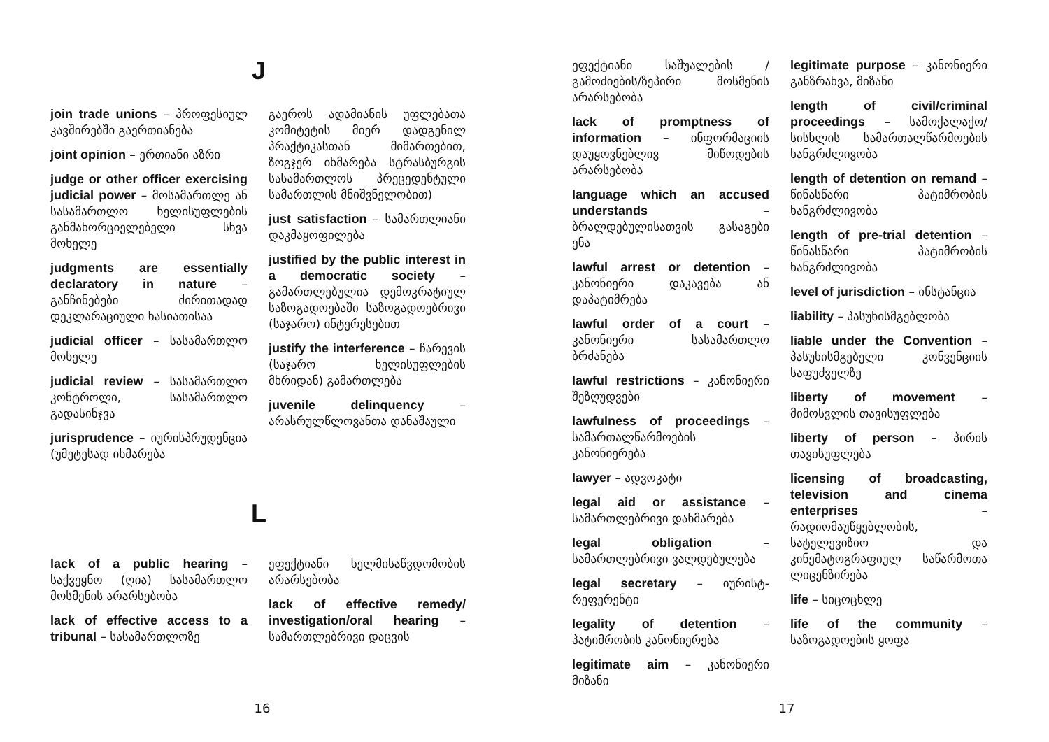J
join trade unions – პროფესიულ კავშირებში გაერთიანება
joint opinion – ერთიანი აზრი
judge or other officer exercising judicial power – მოსამართლე ან სასამართლო ხელისუფლების განმახორციელებელი სხვა მოხელე
judgments are essentially declaratory in nature – განჩინებები ძირითადად დეკლარაციული ხასიათისაა
judicial officer – სასამართლო მოხელე
judicial review – სასამართლო კონტროლი, სასამართლო გადასინჯვა
jurisprudence – იურისპრუდენცია (უმეტესად იხმარება
გაეროს ადამიანის უფლებათა კომიტეტის მიერ დადგენილ პრაქტიკასთან მიმართებით, ზოგჯერ იხმარება სტრასბურგის სასამართლოს პრეცედენტული სამართლის მნიშვნელობით)
just satisfaction – სამართლიანი დაკმაყოფილება
justified by the public interest in a democratic society – გამართლებულია დემოკრატიულ საზოგადოებაში საზოგადოებრივი (საჯარო) ინტერესებით
justify the interference – ჩარევის (საჯარო ხელისუფლების მხრიდან) გამართლება
juvenile delinquency – არასრულწლოვანთა დანაშაული
L
lack of a public hearing – საქვეყნო (ღია) სასამართლო მოსმენის არარსებობა
lack of effective access to a tribunal – სასამართლოზე
ეფექტიანი ხელმისაწვდომობის არარსებობა
lack of effective remedy/ investigation/oral hearing – სამართლებრივი დაცვის
16
ეფექტიანი საშუალების /გამოძიების/ზეპირი მოსმენის არარსებობა
lack of promptness of information – ინფორმაციის დაუყოვნებლივ მიწოდების არარსებობა
language which an accused understands – ბრალდებულისათვის გასაგები ენა
lawful arrest or detention – კანონიერი დაკავება ან დაპატიმრება
lawful order of a court – კანონიერი სასამართლო ბრძანება
lawful restrictions – კანონიერი შეზღუდვები
lawfulness of proceedings – სამართალწარმოების კანონიერება
lawyer – ადვოკატი
legal aid or assistance – სამართლებრივი დახმარება
legal obligation – სამართლებრივი ვალდებულება
legal secretary – იურისტ-რეფერენტი
legality of detention – პატიმრობის კანონიერება
legitimate aim – კანონიერი მიზანი
legitimate purpose – კანონიერი განზრახვა, მიზანი
length of civil/criminal proceedings – სამოქალაქო/ სისხლის სამართალწარმოების ხანგრძლივობა
length of detention on remand – წინასწარი პატიმრობის ხანგრძლივობა
length of pre-trial detention – წინასწარი პატიმრობის ხანგრძლივობა
level of jurisdiction – ინსტანცია
liability – პასუხისმგებლობა
liable under the Convention – პასუხისმგებელი კონვენციის საფუძველზე
liberty of movement – მიმოსვლის თავისუფლება
liberty of person – პირის თავისუფლება
licensing of broadcasting, television and cinema enterprises – რადიომაუწყებლობის, სატელევიზიო და კინემატოგრაფიულ საწარმოთა ლიცენზირება
life – სიცოცხლე
life of the community – საზოგადოების ყოფა
17